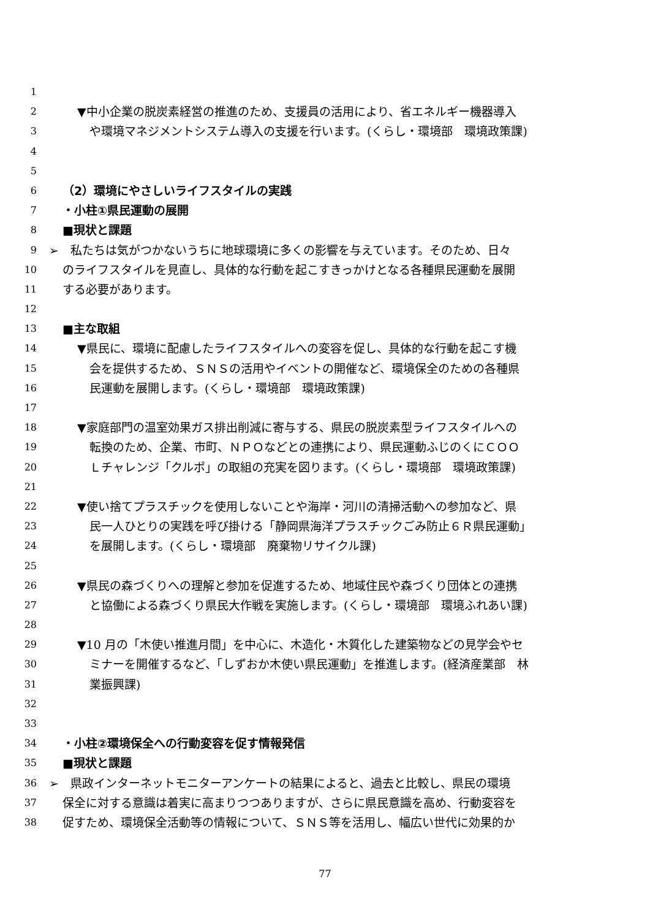1
2 ▼中小企業の脱炭素経営の推進のため、支援員の活用により、省エネルギー機器導入
3 や環境マネジメントシステム導入の支援を行います。(くらし・環境部　環境政策課)
4
5
6 （2）環境にやさしいライフスタイルの実践
7 ・小柱①県民運動の展開
8 ■現状と課題
9 ➢　私たちは気がつかないうちに地球環境に多くの影響を与えています。そのため、日々
10 のライフスタイルを見直し、具体的な行動を起こすきっかけとなる各種県民運動を展開
11 する必要があります。
12
13 ■主な取組
14 ▼県民に、環境に配慮したライフスタイルへの変容を促し、具体的な行動を起こす機
15 会を提供するため、ＳＮＳの活用やイベントの開催など、環境保全のための各種県
16 民運動を展開します。(くらし・環境部　環境政策課)
17
18 ▼家庭部門の温室効果ガス排出削減に寄与する、県民の脱炭素型ライフスタイルへの
19 転換のため、企業、市町、ＮＰＯなどとの連携により、県民運動ふじのくにＣＯＯ
20 Ｌチャレンジ「クルポ」の取組の充実を図ります。(くらし・環境部　環境政策課)
21
22 ▼使い捨てプラスチックを使用しないことや海岸・河川の清掃活動への参加など、県
23 民一人ひとりの実践を呼び掛ける「静岡県海洋プラスチックごみ防止６Ｒ県民運動」
24 を展開します。(くらし・環境部　廃棄物リサイクル課)
25
26 ▼県民の森づくりへの理解と参加を促進するため、地域住民や森づくり団体との連携
27 と協働による森づくり県民大作戦を実施します。(くらし・環境部　環境ふれあい課)
28
29 ▼10 月の「木使い推進月間」を中心に、木造化・木質化した建築物などの見学会やセ
30 ミナーを開催するなど、「しずおか木使い県民運動」を推進します。(経済産業部　林
31 業振興課)
32
33
34 ・小柱②環境保全への行動変容を促す情報発信
35 ■現状と課題
36 ➢　県政インターネットモニターアンケートの結果によると、過去と比較し、県民の環境
37 保全に対する意識は着実に高まりつつありますが、さらに県民意識を高め、行動変容を
38 促すため、環境保全活動等の情報について、ＳＮＳ等を活用し、幅広い世代に効果的か
77